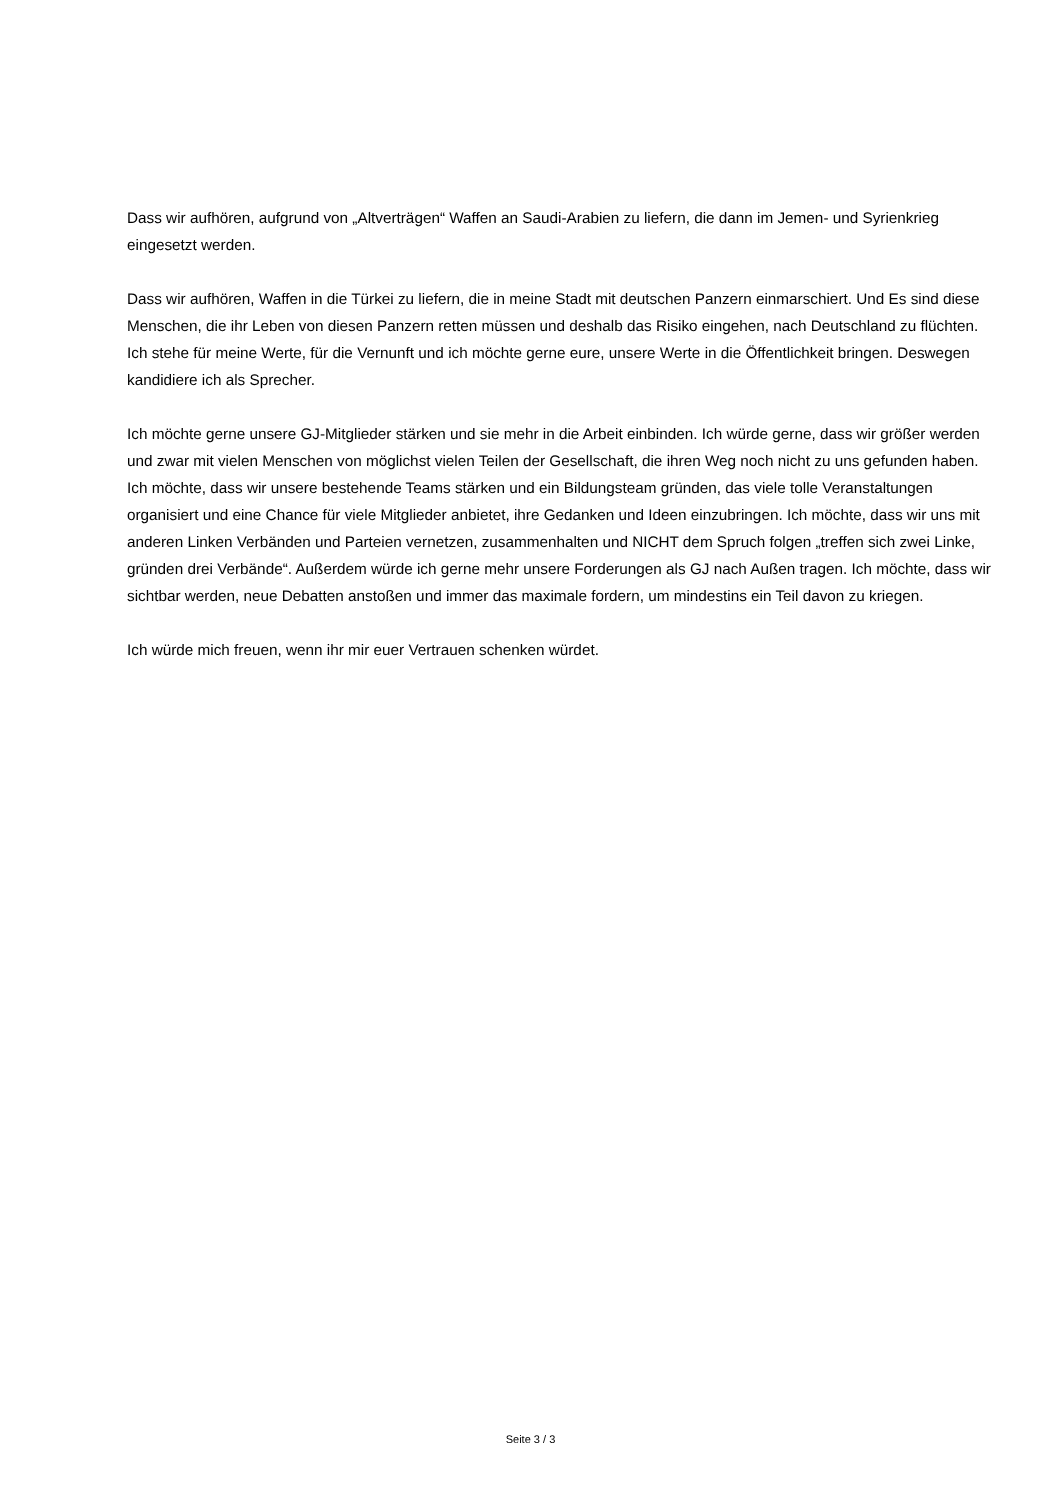Dass wir aufhören, aufgrund von „Altverträgen“ Waffen an Saudi-Arabien zu liefern, die dann im Jemen- und Syrienkrieg eingesetzt werden.
Dass wir aufhören, Waffen in die Türkei zu liefern, die in meine Stadt mit deutschen Panzern einmarschiert. Und Es sind diese Menschen, die ihr Leben von diesen Panzern retten müssen und deshalb das Risiko eingehen, nach Deutschland zu flüchten. Ich stehe für meine Werte, für die Vernunft und ich möchte gerne eure, unsere Werte in die Öffentlichkeit bringen. Deswegen kandidiere ich als Sprecher.
Ich möchte gerne unsere GJ-Mitglieder stärken und sie mehr in die Arbeit einbinden. Ich würde gerne, dass wir größer werden und zwar mit vielen Menschen von möglichst vielen Teilen der Gesellschaft, die ihren Weg noch nicht zu uns gefunden haben. Ich möchte, dass wir unsere bestehende Teams stärken und ein Bildungsteam gründen, das viele tolle Veranstaltungen organisiert und eine Chance für viele Mitglieder anbietet, ihre Gedanken und Ideen einzubringen. Ich möchte, dass wir uns mit anderen Linken Verbänden und Parteien vernetzen, zusammenhalten und NICHT dem Spruch folgen „treffen sich zwei Linke, gründen drei Verbände“. Außerdem würde ich gerne mehr unsere Forderungen als GJ nach Außen tragen. Ich möchte, dass wir sichtbar werden, neue Debatten anstoßen und immer das maximale fordern, um mindestins ein Teil davon zu kriegen.
Ich würde mich freuen, wenn ihr mir euer Vertrauen schenken würdet.
Seite 3 / 3